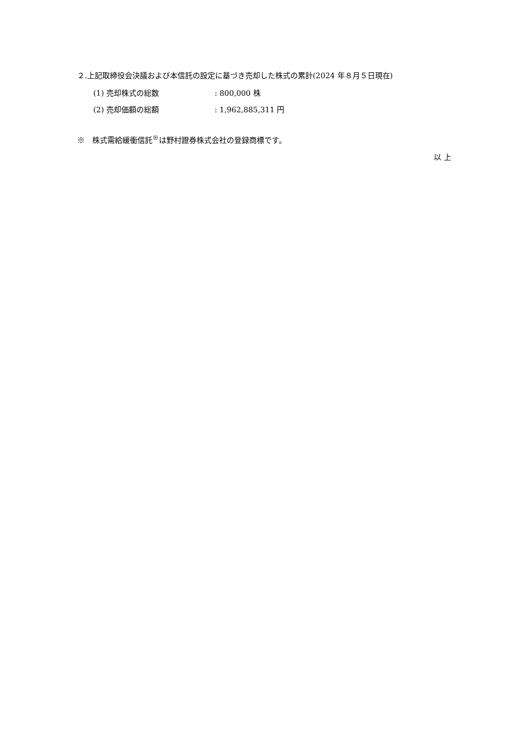２.上記取締役会決議および本信託の設定に基づき売却した株式の累計(2024 年８月５日現在)
(1) 売却株式の総数: 800,000 株
(2) 売却価額の総額: 1,962,885,311 円
※　株式需給緩衝信託<sup>®</sup>は野村證券株式会社の登録商標です。
以 上